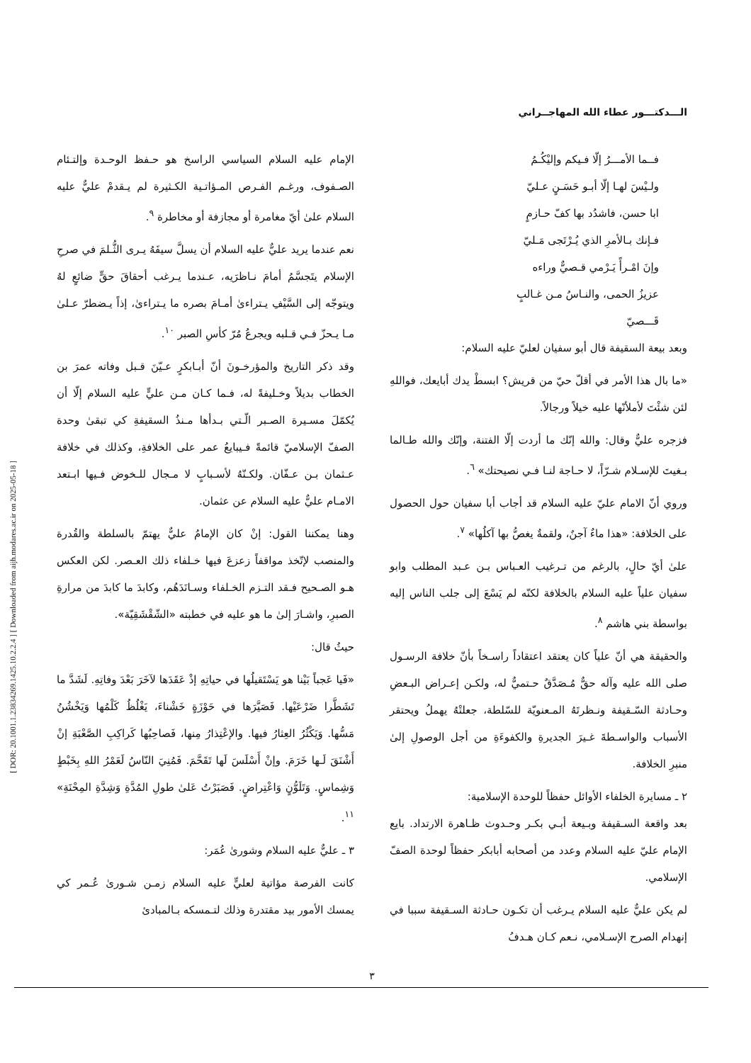[ DOR: 20.1001.1.23834269.1425.10.2.2.4 ] [ Downloaded from aijh.modares.ac.ir on 2025-05-18 ]
الـــدكتـــور عطاء الله المهاجــراني
فــما الأمـــرُ إلّا فـيكم وإليْكُـمُ
ولـيْسَ لهـا إلّا أبـو حَسَـنٍ عـليّ
ابا حسن، فاشدُد بها كفّ حـازمٍ
فـإنك بـالأمرِ الذي يُـرْتَجى مَـليّ
وإنَ امْـرأً يَـرْمي قـصيٌّ وراءه
عزيزُ الحمى، والنـاسُ مـن غـالبٍ
قَـــصيّ
وبعد بيعة السقيفة قال أبو سفيان لعليّ عليه السلام:
«ما بال هذا الأمر في أقلّ حيّ من قريش؟ ابسطْ يدك أبايعك، فواللهِ لئن شئْتَ لأملأنّها عليه خيلاً ورجالاً.
فزجره عليٌّ وقال: والله إنّك ما أردت إلّا الفتنة، وإنّك والله طـالما بـغيتَ للإسـلام شـرّاً، لا حـاجة لنـا فـي نصيحتك» <sup>٦</sup>.
وروي أنّ الامام عليّ عليه السلام قد أجاب أبا سفيان حول الحصول على الخلافة: «هذا ماءٌ آجنٌ، ولقمةٌ يغصُّ بها آكلُها» <sup>٧</sup>.
علىٰ أيّ حالٍ، بالرغم من تـرغيب العـباس بـن عـبد المطلب وابو سفيان علياً عليه السلام بالخلافة لكنّه لم يَسْعَ إلى جلب الناس إليه بواسطة بني هاشم <sup>٨</sup>.
والحقيقة هي أنّ علياً كان يعتقد اعتقاداً راسـخاً بأنّ خلافة الرسـول صلى الله عليه وآله حقٌّ مُـصَدَّقٌ حـتميٌّ له، ولكـن إعـراض البـعضِ وحـادثة السّـقيفة ونـظرتَهُ المـعنويّة للسّلطة، جعلتْهُ يهملُ ويحتقر الأسباب والواسـطةَ غـيرَ الجديرةِ والكفوءَةِ من أجل الوصولِ إلىٰ منبرِ الخلافة.
٢ ـ مسايرة الخلفاء الأوائل حفظاً للوحدة الإسلامية:
بعد واقعة السـقيفة وبـيعة أبـي بكـر وحـدوث ظـاهرة الارتداد. بايع الإمام عليّ عليه السلام وعدد من أصحابه أبابكر حفظاً لوحدة الصفّ الإسلامي.
لم يكن عليٌّ عليه السلام يـرغب أن تكـون حـادثة السـقيفة سببا في إنهدام الصرح الإسـلامي، نـعم كـان هـدفُ
الإمام عليه السلام السياسي الراسخ هو حـفظ الوحـدة وإلتـئام الصـفوف، ورغـم الفـرص المـؤاتـية الكـثيرة لم يـقدمْ عليٌّ عليه السلام علىٰ أيّ مغامرة أو مجازفة أو مخاطرة <sup>٩</sup>.
نعم عندما يريد عليٌّ عليه السلام أن يسلَّ سيفَهُ يـرى الثُّـلمَ في صرحِ الإسلام يتَجسَّمُ أمامَ نـاظرَيه، عـندما يـرغب أحقاقَ حقٍّ ضائعٍ لهُ ويتوجّه إلى السَّيْفِ يـتراءىٰ أمـامَ بصره ما يـتراءىٰ، إذاً يـضطرّ عـلىٰ مـا يـحزّ فـي قـلبه ويجرعُ مُرّ كأسِ الصبر <sup>١٠</sup>.
وقد ذكر التاريخ والمؤرخـونَ أنّ أبـابكرٍ عـيّنَ قـبل وفاته عمرَ بن الخطاب بديلاً وخـليفةً له، فـما كـان مـن عليٍّ عليه السلام إلّا أن يُكمّلَ مسـيرة الصـبر الّـتي بـدأها مـنذُ السقيفةِ كي تبقىٰ وحدة الصفّ الإسلاميّ قائمةً فـيبايعُ عمر على الخلافةِ، وكذلك في خلافة عـثمان بـن عـفّان. ولكـنّهُ لأسـبابٍ لا مـجال للـخوض فـيها ابـتعد الامـام عليٌّ عليه السلام عن عثمان.
وهنا يمكننا القول: إنْ كان الإمامُ عليٌّ يهتمّ بالسلطة والقُدرة والمنصب لإتّخذ مواقفاً زعزعَ فيها خـلفاء ذلك العـصر. لكن العكس هـو الصـحيح فـقد التـزم الخـلفاء وسـانَدَهُم، وكابدَ ما كابدَ من مرارةِ الصبرِ، واشـارَ إلىٰ ما هو عليه في خطبته «الشّقْشَقِيّة».
حيثُ قال:
«فَيا عَجباً بَيْنا هو يَسْتَقيلُها في حياتِهِ إذْ عَقَدَها لآخَرَ بَعْدَ وفاتِهِ. لَشَدَّ ما تَشَطَّرا ضَرْعَيْها. فَصَيَّرَها في حَوْزَةٍ خَشْناءَ، يَغْلُظُ كَلْمُها وَيَخْشُنُ مَسُّها. وَيَكْثُرُ العِثارُ فيها. والإعْتِذارُ مِنها، فَصاحِبُها كَراكِبِ الصَّعْبَةِ إنْ أَشْنَقَ لَـها خَرَمَ. وإنْ أَسْلَسَ لَها تَقَحَّمَ. فَمُنِيَ النّاسُ لَعَمْرُ اللهِ بِخَبْطٍ وَشِماسٍ. وَتَلَوُّنٍ وَاعْتِراضٍ. فَصَبَرْتُ عَلىٰ طولِ المُدَّةِ وَشِدَّةِ المِحْنَةِ» <sup>١١</sup>.
٣ ـ عليٌّ عليه السلام وشورىٰ عُمَر:
كانت الفرصة مؤاتية لعليٍّ عليه السلام زمـن شـورىٰ عُـمر كي يمسك الأمور بيد مقتدرة وذلك لتـمسكه بـالمبادئ
٣